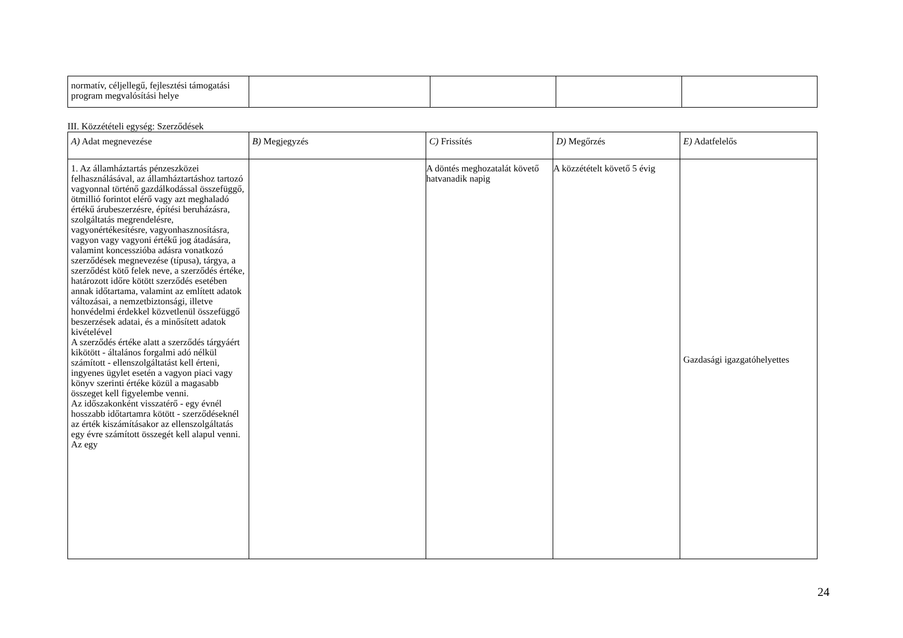| normatív, céljellegű, fejlesztési támogatási program megvalósítási helye | | | | |
III. Közzétételi egység: Szerződések
| A) Adat megnevezése | B) Megjegyzés | C) Frissítés | D) Megőrzés | E) Adatfelelős |
| --- | --- | --- | --- | --- |
| 1. Az államháztartás pénzeszközei felhasználásával, az államháztartáshoz tartozó vagyonnal történő gazdálkodással összefüggő, ötmillió forintot elérő vagy azt meghaladó értékű árubeszerzésre, építési beruházásra, szolgáltatás megrendelésre, vagyonértékesítésre, vagyonhasznosításra, vagyon vagy vagyoni értékű jog átadására, valamint koncesszióba adásra vonatkozó szerződések megnevezése (típusa), tárgya, a szerződést kötő felek neve, a szerződés értéke, határozott időre kötött szerződés esetében annak időtartama, valamint az említett adatok változásai, a nemzetbiztonsági, illetve honvédelmi érdekkel közvetlenül összefüggő beszerzések adatai, és a minősített adatok kivételével A szerződés értéke alatt a szerződés tárgyáért kikötött - általános forgalmi adó nélkül számított - ellenszolgáltatást kell érteni, ingyenes ügylet esetén a vagyon piaci vagy könyv szerinti értéke közül a magasabb összeget kell figyelembe venni. Az időszakonként visszatérő - egy évnél hosszabb időtartamra kötött - szerződéseknél az érték kiszámításakor az ellenszolgáltatás egy évre számított összegét kell alapul venni. Az egy | | A döntés meghozatalát követő hatvanadik napig | A közzétételt követő 5 évig | Gazdasági igazgatóhelyettes |
24